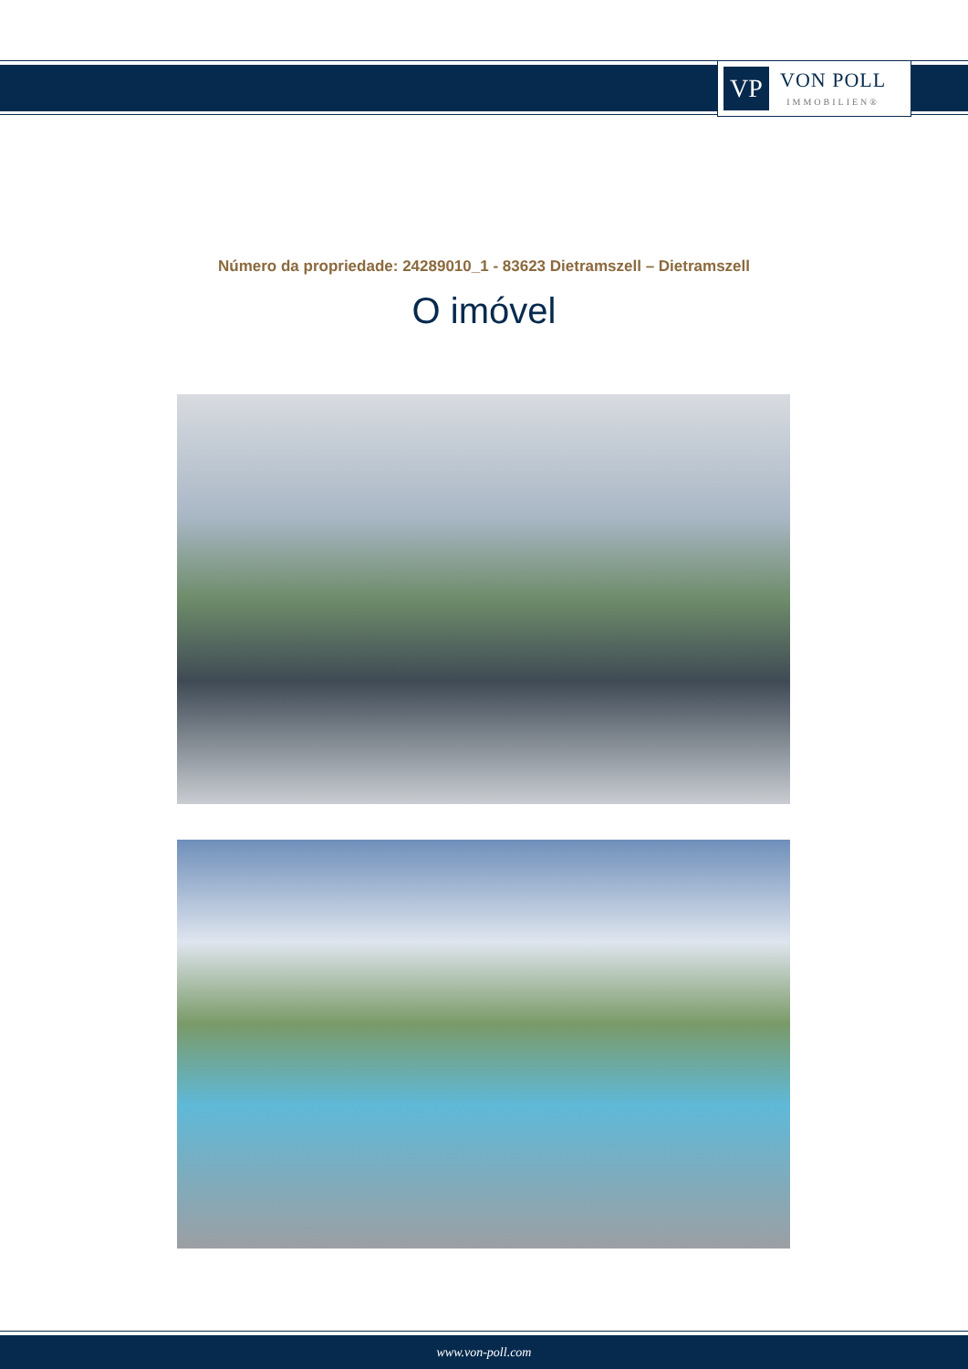VP
VON POLL
IMMOBILIEN®
Número da propriedade: 24289010_1 - 83623 Dietramszell – Dietramszell
O imóvel
www.von-poll.com